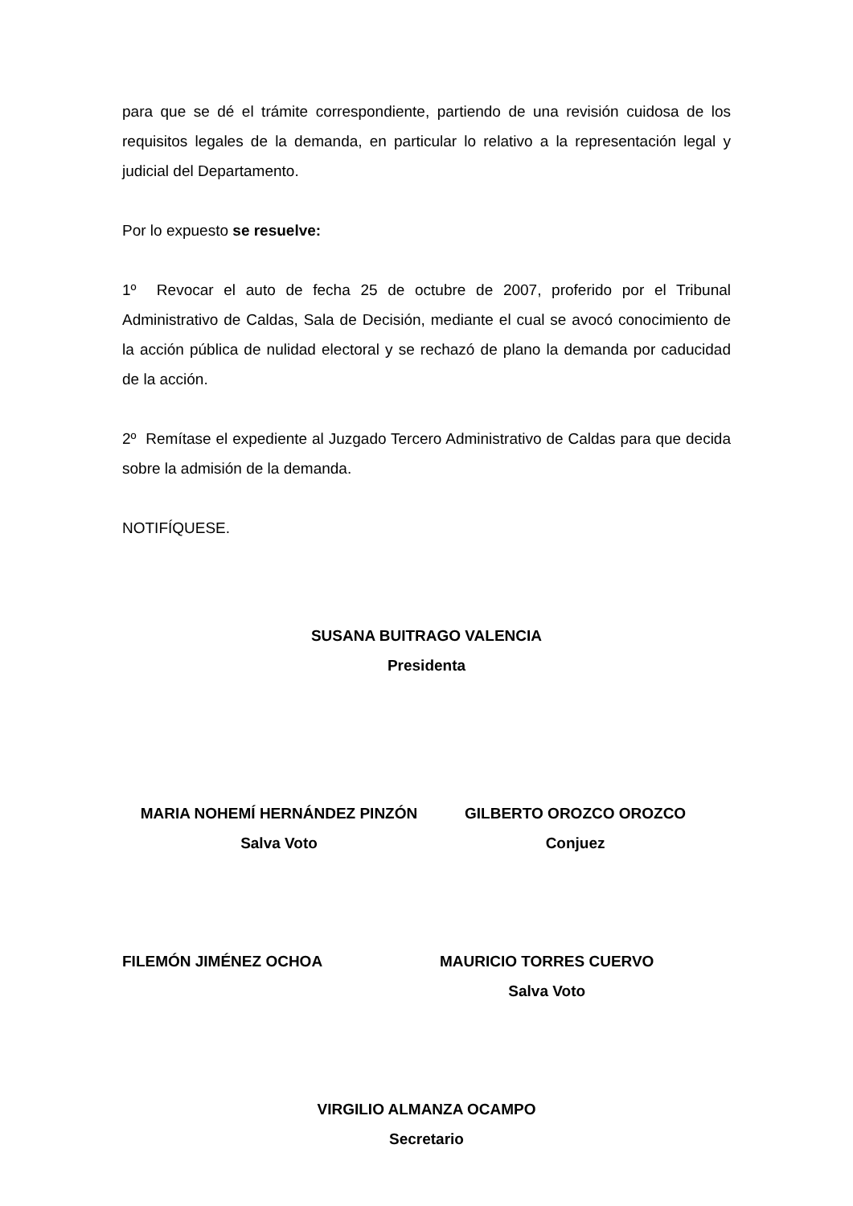para que se dé el trámite correspondiente, partiendo de una revisión cuidosa de los requisitos legales de la demanda, en particular lo relativo a la representación legal y judicial del Departamento.
Por lo expuesto se resuelve:
1º Revocar el auto de fecha 25 de octubre de 2007, proferido por el Tribunal Administrativo de Caldas, Sala de Decisión, mediante el cual se avocó conocimiento de la acción pública de nulidad electoral y se rechazó de plano la demanda por caducidad de la acción.
2º Remítase el expediente al Juzgado Tercero Administrativo de Caldas para que decida sobre la admisión de la demanda.
NOTIFÍQUESE.
SUSANA BUITRAGO VALENCIA
Presidenta
MARIA NOHEMÍ HERNÁNDEZ PINZÓN
Salva Voto
GILBERTO OROZCO OROZCO
Conjuez
FILEMÓN JIMÉNEZ OCHOA MAURICIO TORRES CUERVO
Salva Voto
VIRGILIO ALMANZA OCAMPO
Secretario